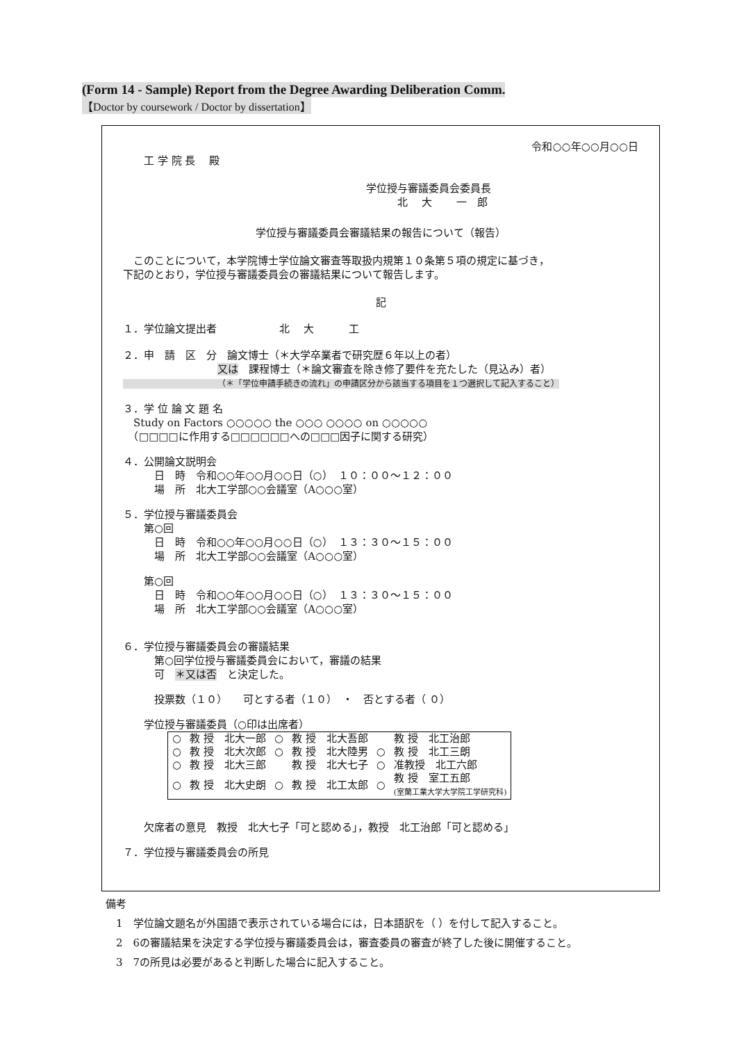(Form 14 - Sample) Report from the Degree Awarding Deliberation Comm.
【Doctor by coursework / Doctor by dissertation】
令和○○年○○月○○日
工 学 院 長　 殿
学位授与審議委員会委員長
　　　北　 大　　 一　郎
学位授与審議委員会審議結果の報告について（報告）
　このことについて，本学院博士学位論文審査等取扱内規第１０条第５項の規定に基づき，
下記のとおり，学位授与審議委員会の審議結果について報告します。
記
１．学位論文提出者　　　　　　北　 大　　　 工
２．申　請　区　分　論文博士（＊大学卒業者で研究歴６年以上の者）
又は　課程博士（＊論文審査を除き修了要件を充たした（見込み）者）
（＊「学位申請手続きの流れ」の申請区分から該当する項目を１つ選択して記入すること）
３．学 位 論 文 題 名
　Study on Factors ○○○○○ the ○○○ ○○○○ on ○○○○○
　（□□□□に作用する□□□□□□への□□□因子に関する研究）
４．公開論文説明会
　　　日　時　令和○○年○○月○○日（○）　１０：００～１２：００
　　　場　所　北大工学部○○会議室（A○○○室）
５．学位授与審議委員会
　　第○回
　　　日　時　令和○○年○○月○○日（○）　１３：３０～１５：００
　　　場　所　北大工学部○○会議室（A○○○室）
　　第○回
　　　日　時　令和○○年○○月○○日（○）　１３：３０～１５：００
　　　場　所　北大工学部○○会議室（A○○○室）
６．学位授与審議委員会の審議結果
　　　第○回学位授与審議委員会において，審議の結果
　　　可　＊又は否　と決定した。
　　　投票数（１０）　　可とする者（１０）　・　否とする者（ ０）
　　学位授与審議委員（○印は出席者）
| ○ | 教 授 北大一郎 | ○ | 教 授 北大吾郎 | | 教 授 北工治郎 |
| ○ | 教 授 北大次郎 | ○ | 教 授 北大陸男 | ○ | 教 授 北工三朗 |
| ○ | 教 授 北大三郎 | | 教 授 北大七子 | ○ | 准教授 北工六郎 |
| ○ | 教 授 北大史朗 | ○ | 教 授 北工太郎 | ○ | 教 授 室工五郎 (室蘭工業大学大学院工学研究科) |
　　欠席者の意見　教授　北大七子「可と認める」，教授　北工治郎「可と認める」
７．学位授与審議委員会の所見
備考
　1　学位論文題名が外国語で表示されている場合には，日本語訳を（ ）を付して記入すること。
　2　6の審議結果を決定する学位授与審議委員会は，審査委員の審査が終了した後に開催すること。
　3　7の所見は必要があると判断した場合に記入すること。